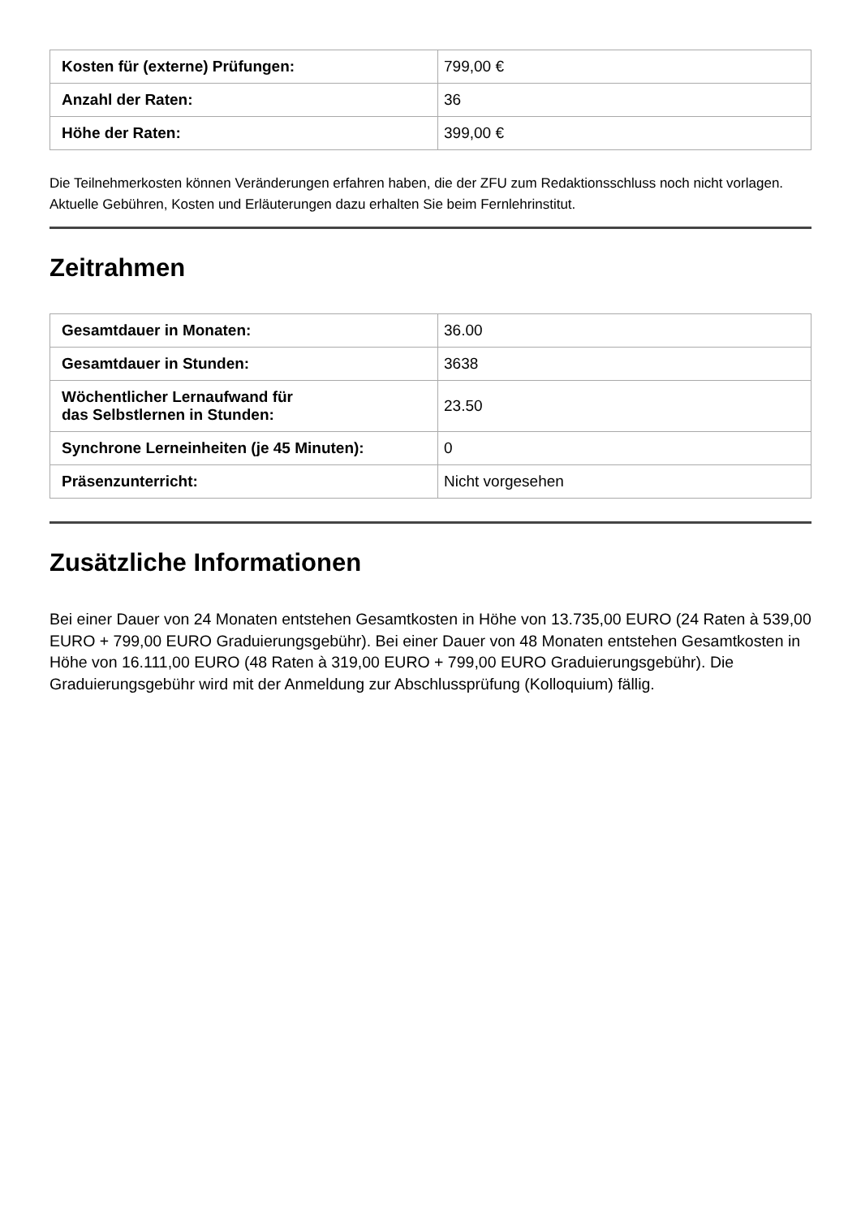| Kosten für (externe) Prüfungen: | 799,00 € |
| Anzahl der Raten: | 36 |
| Höhe der Raten: | 399,00 € |
Die Teilnehmerkosten können Veränderungen erfahren haben, die der ZFU zum Redaktionsschluss noch nicht vorlagen. Aktuelle Gebühren, Kosten und Erläuterungen dazu erhalten Sie beim Fernlehrinstitut.
Zeitrahmen
| Gesamtdauer in Monaten: | 36.00 |
| Gesamtdauer in Stunden: | 3638 |
| Wöchentlicher Lernaufwand für das Selbstlernen in Stunden: | 23.50 |
| Synchrone Lerneinheiten (je 45 Minuten): | 0 |
| Präsenzunterricht: | Nicht vorgesehen |
Zusätzliche Informationen
Bei einer Dauer von 24 Monaten entstehen Gesamtkosten in Höhe von 13.735,00 EURO (24 Raten à 539,00 EURO + 799,00 EURO Graduierungsgebühr). Bei einer Dauer von 48 Monaten entstehen Gesamtkosten in Höhe von 16.111,00 EURO (48 Raten à 319,00 EURO + 799,00 EURO Graduierungsgebühr). Die Graduierungsgebühr wird mit der Anmeldung zur Abschlussprüfung (Kolloquium) fällig.